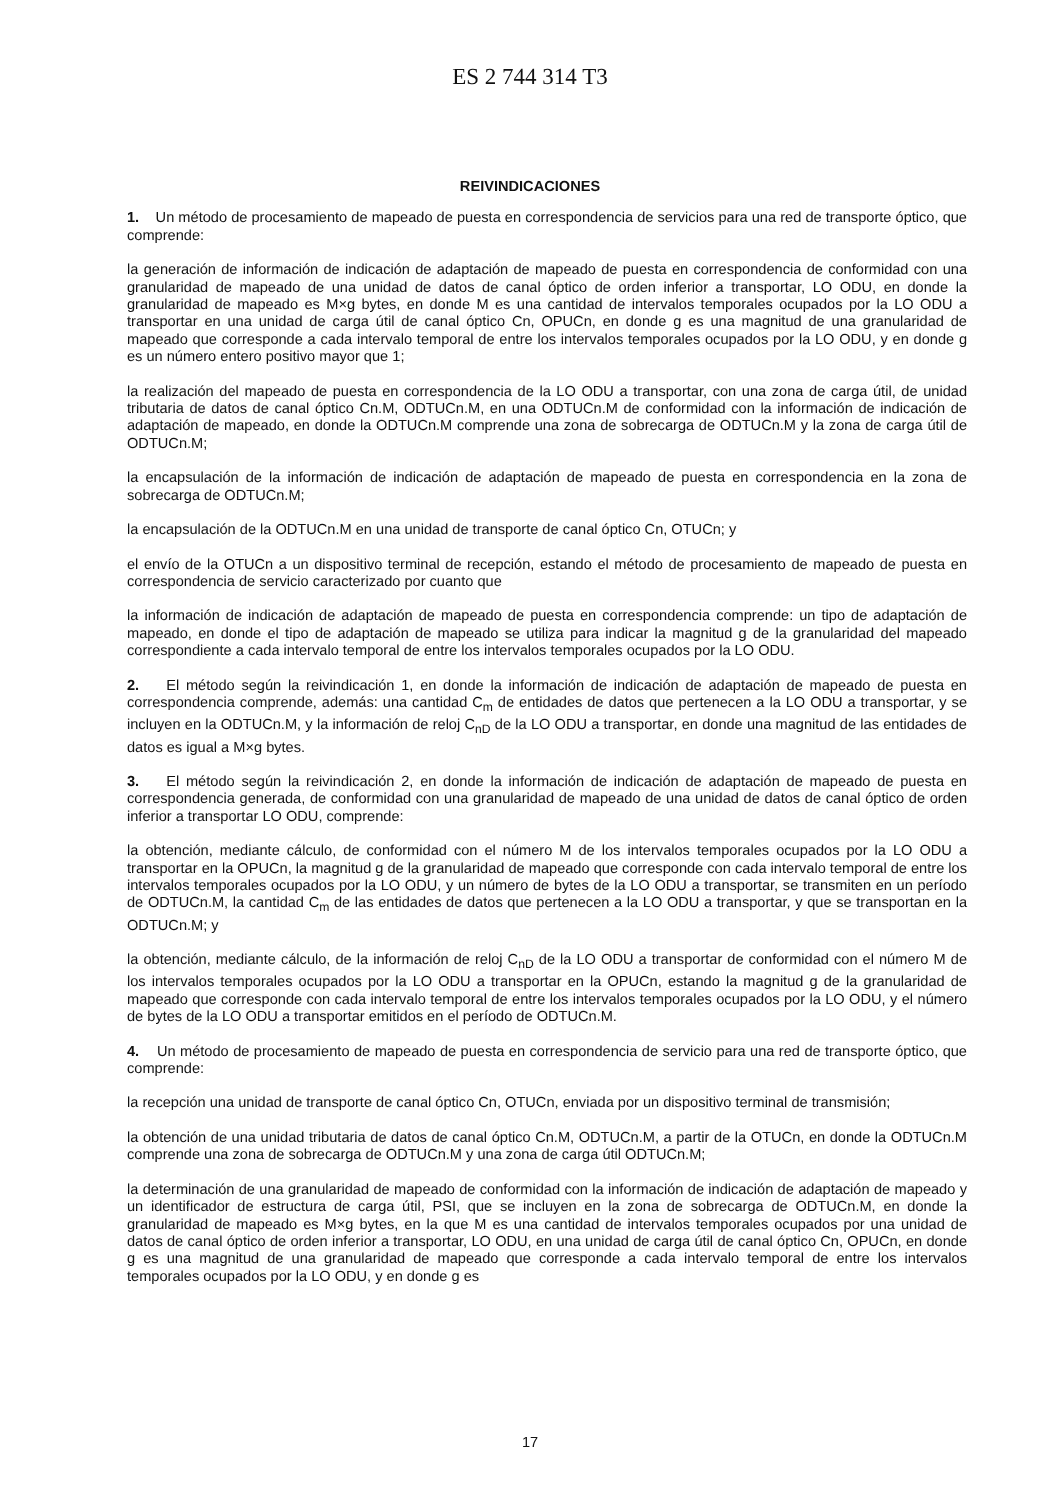ES 2 744 314 T3
REIVINDICACIONES
1. Un método de procesamiento de mapeado de puesta en correspondencia de servicios para una red de transporte óptico, que comprende:
la generación de información de indicación de adaptación de mapeado de puesta en correspondencia de conformidad con una granularidad de mapeado de una unidad de datos de canal óptico de orden inferior a transportar, LO ODU, en donde la granularidad de mapeado es M×g bytes, en donde M es una cantidad de intervalos temporales ocupados por la LO ODU a transportar en una unidad de carga útil de canal óptico Cn, OPUCn, en donde g es una magnitud de una granularidad de mapeado que corresponde a cada intervalo temporal de entre los intervalos temporales ocupados por la LO ODU, y en donde g es un número entero positivo mayor que 1;
la realización del mapeado de puesta en correspondencia de la LO ODU a transportar, con una zona de carga útil, de unidad tributaria de datos de canal óptico Cn.M, ODTUCn.M, en una ODTUCn.M de conformidad con la información de indicación de adaptación de mapeado, en donde la ODTUCn.M comprende una zona de sobrecarga de ODTUCn.M y la zona de carga útil de ODTUCn.M;
la encapsulación de la información de indicación de adaptación de mapeado de puesta en correspondencia en la zona de sobrecarga de ODTUCn.M;
la encapsulación de la ODTUCn.M en una unidad de transporte de canal óptico Cn, OTUCn; y
el envío de la OTUCn a un dispositivo terminal de recepción, estando el método de procesamiento de mapeado de puesta en correspondencia de servicio caracterizado por cuanto que
la información de indicación de adaptación de mapeado de puesta en correspondencia comprende: un tipo de adaptación de mapeado, en donde el tipo de adaptación de mapeado se utiliza para indicar la magnitud g de la granularidad del mapeado correspondiente a cada intervalo temporal de entre los intervalos temporales ocupados por la LO ODU.
2. El método según la reivindicación 1, en donde la información de indicación de adaptación de mapeado de puesta en correspondencia comprende, además: una cantidad C<sub>m</sub> de entidades de datos que pertenecen a la LO ODU a transportar, y se incluyen en la ODTUCn.M, y la información de reloj C<sub>nD</sub> de la LO ODU a transportar, en donde una magnitud de las entidades de datos es igual a M×g bytes.
3. El método según la reivindicación 2, en donde la información de indicación de adaptación de mapeado de puesta en correspondencia generada, de conformidad con una granularidad de mapeado de una unidad de datos de canal óptico de orden inferior a transportar LO ODU, comprende:
la obtención, mediante cálculo, de conformidad con el número M de los intervalos temporales ocupados por la LO ODU a transportar en la OPUCn, la magnitud g de la granularidad de mapeado que corresponde con cada intervalo temporal de entre los intervalos temporales ocupados por la LO ODU, y un número de bytes de la LO ODU a transportar, se transmiten en un período de ODTUCn.M, la cantidad C<sub>m</sub> de las entidades de datos que pertenecen a la LO ODU a transportar, y que se transportan en la ODTUCn.M; y
la obtención, mediante cálculo, de la información de reloj C<sub>nD</sub> de la LO ODU a transportar de conformidad con el número M de los intervalos temporales ocupados por la LO ODU a transportar en la OPUCn, estando la magnitud g de la granularidad de mapeado que corresponde con cada intervalo temporal de entre los intervalos temporales ocupados por la LO ODU, y el número de bytes de la LO ODU a transportar emitidos en el período de ODTUCn.M.
4. Un método de procesamiento de mapeado de puesta en correspondencia de servicio para una red de transporte óptico, que comprende:
la recepción una unidad de transporte de canal óptico Cn, OTUCn, enviada por un dispositivo terminal de transmisión;
la obtención de una unidad tributaria de datos de canal óptico Cn.M, ODTUCn.M, a partir de la OTUCn, en donde la ODTUCn.M comprende una zona de sobrecarga de ODTUCn.M y una zona de carga útil ODTUCn.M;
la determinación de una granularidad de mapeado de conformidad con la información de indicación de adaptación de mapeado y un identificador de estructura de carga útil, PSI, que se incluyen en la zona de sobrecarga de ODTUCn.M, en donde la granularidad de mapeado es M×g bytes, en la que M es una cantidad de intervalos temporales ocupados por una unidad de datos de canal óptico de orden inferior a transportar, LO ODU, en una unidad de carga útil de canal óptico Cn, OPUCn, en donde g es una magnitud de una granularidad de mapeado que corresponde a cada intervalo temporal de entre los intervalos temporales ocupados por la LO ODU, y en donde g es
17